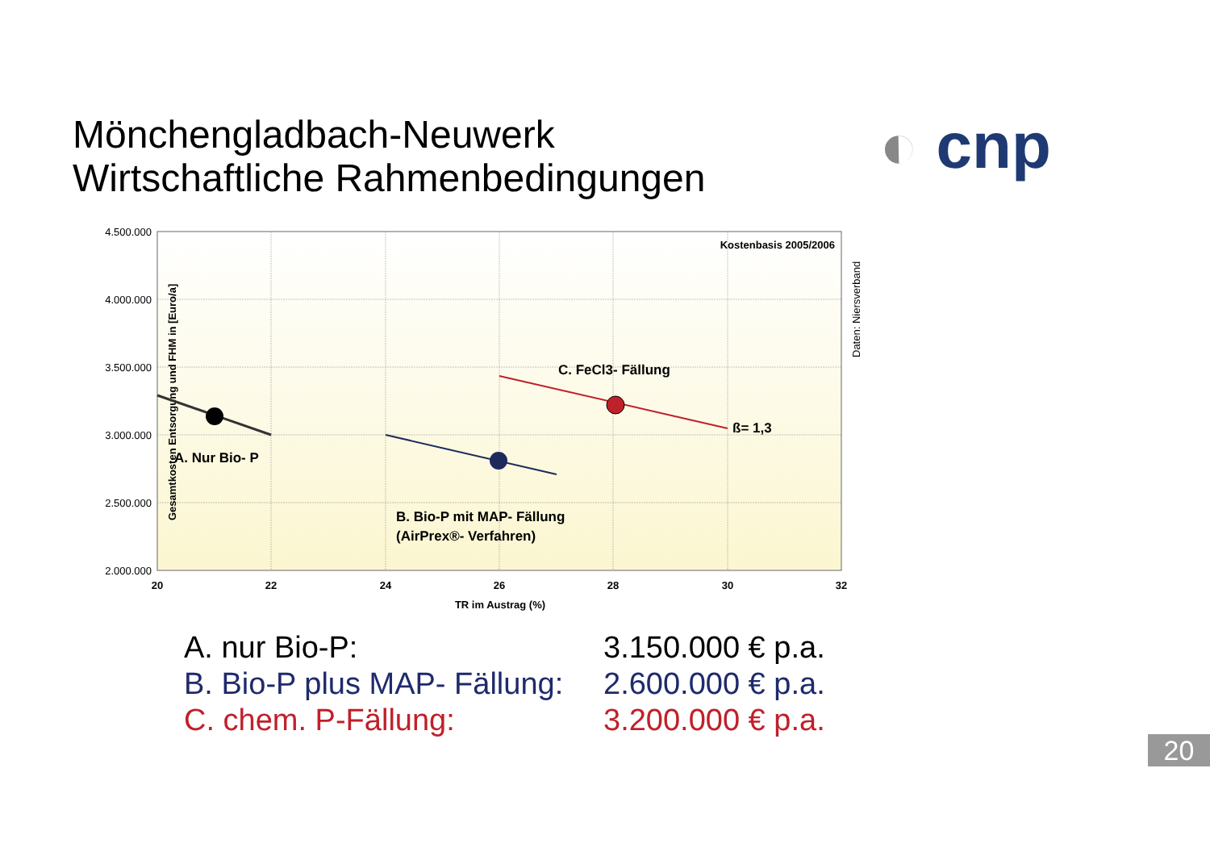Mönchengladbach-Neuwerk
Wirtschaftliche Rahmenbedingungen
◐ cnp
4.500.000
4.000.000
3.500.000
3.000.000
2.500.000
2.000.000
20
22
24
26
28
30
32
TR im Austrag (%)
Gesamtkosten Entsorgung und FHM in [Euro/a]
Daten: Niersverband
Kostenbasis 2005/2006
A. Nur Bio- P
B. Bio-P mit MAP- Fällung
(AirPrex®- Verfahren)
C. FeCl3- Fällung
ß= 1,3
A. nur Bio-P: 3.150.000 € p.a.
B. Bio-P plus MAP- Fällung: 2.600.000 € p.a.
C. chem. P-Fällung: 3.200.000 € p.a.
20